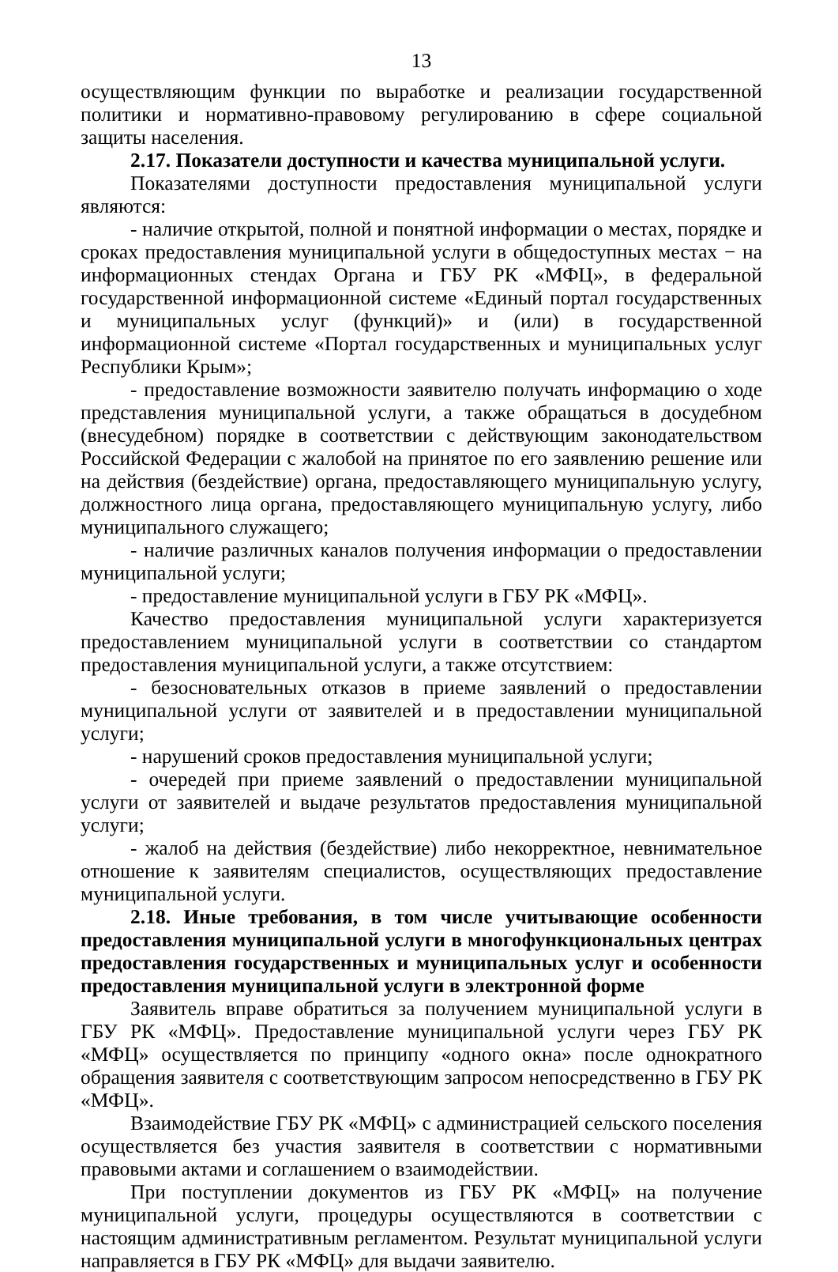13
осуществляющим функции по выработке и реализации государственной политики и нормативно-правовому регулированию в сфере социальной защиты населения.
2.17. Показатели доступности и качества муниципальной услуги.
Показателями доступности предоставления муниципальной услуги являются:
- наличие открытой, полной и понятной информации о местах, порядке и сроках предоставления муниципальной услуги в общедоступных местах − на информационных стендах Органа и ГБУ РК «МФЦ», в федеральной государственной информационной системе «Единый портал государственных и муниципальных услуг (функций)» и (или) в государственной информационной системе «Портал государственных и муниципальных услуг Республики Крым»;
- предоставление возможности заявителю получать информацию о ходе представления муниципальной услуги, а также обращаться в досудебном (внесудебном) порядке в соответствии с действующим законодательством Российской Федерации с жалобой на принятое по его заявлению решение или на действия (бездействие) органа, предоставляющего муниципальную услугу, должностного лица органа, предоставляющего муниципальную услугу, либо муниципального служащего;
- наличие различных каналов получения информации о предоставлении муниципальной услуги;
- предоставление муниципальной услуги в ГБУ РК «МФЦ».
Качество предоставления муниципальной услуги характеризуется предоставлением муниципальной услуги в соответствии со стандартом предоставления муниципальной услуги, а также отсутствием:
- безосновательных отказов в приеме заявлений о предоставлении муниципальной услуги от заявителей и в предоставлении муниципальной услуги;
- нарушений сроков предоставления муниципальной услуги;
- очередей при приеме заявлений о предоставлении муниципальной услуги от заявителей и выдаче результатов предоставления муниципальной услуги;
- жалоб на действия (бездействие) либо некорректное, невнимательное отношение к заявителям специалистов, осуществляющих предоставление муниципальной услуги.
2.18. Иные требования, в том числе учитывающие особенности предоставления муниципальной услуги в многофункциональных центрах предоставления государственных и муниципальных услуг и особенности предоставления муниципальной услуги в электронной форме
Заявитель вправе обратиться за получением муниципальной услуги в ГБУ РК «МФЦ». Предоставление муниципальной услуги через ГБУ РК «МФЦ» осуществляется по принципу «одного окна» после однократного обращения заявителя с соответствующим запросом непосредственно в ГБУ РК «МФЦ».
Взаимодействие ГБУ РК «МФЦ» с администрацией сельского поселения осуществляется без участия заявителя в соответствии с нормативными правовыми актами и соглашением о взаимодействии.
При поступлении документов из ГБУ РК «МФЦ» на получение муниципальной услуги, процедуры осуществляются в соответствии с настоящим административным регламентом. Результат муниципальной услуги направляется в ГБУ РК «МФЦ» для выдачи заявителю.